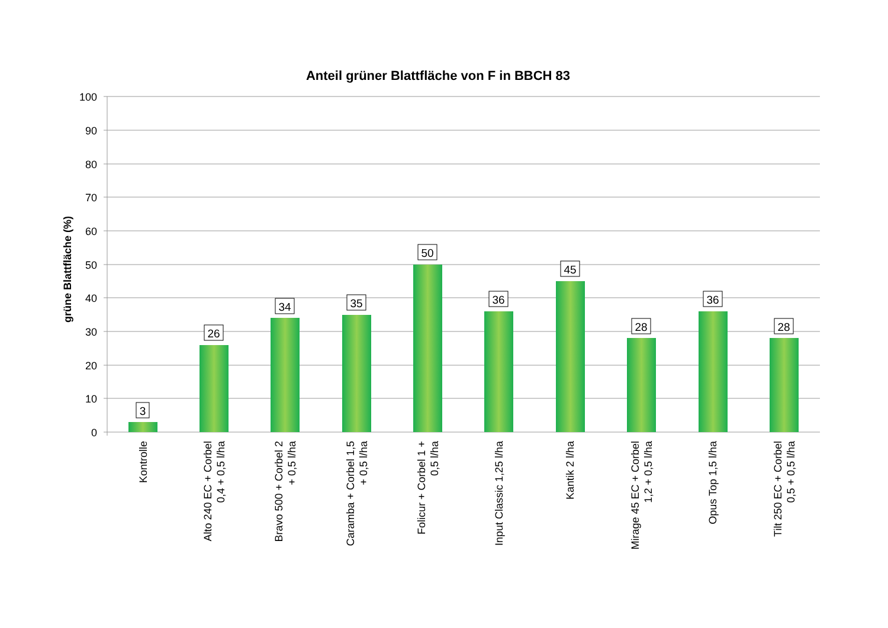Anteil grüner Blattfläche von F in BBCH 83
grüne Blattfläche (%)
100
90
80
70
60
50
40
30
20
10
0
3
26
34
35
50
36
45
28
36
28
Kontrolle
Alto 240 EC + Corbel 0,4 + 0,5 l/ha
Bravo 500 + Corbel 2 + 0,5 l/ha
Caramba + Corbel 1,5 + 0,5 l/ha
Folicur + Corbel 1 + 0,5 l/ha
Input Classic 1,25 l/ha
Kantik 2 l/ha
Mirage 45 EC + Corbel 1,2 + 0,5 l/ha
Opus Top 1,5 l/ha
Tilt 250 EC + Corbel 0,5 + 0,5 l/ha